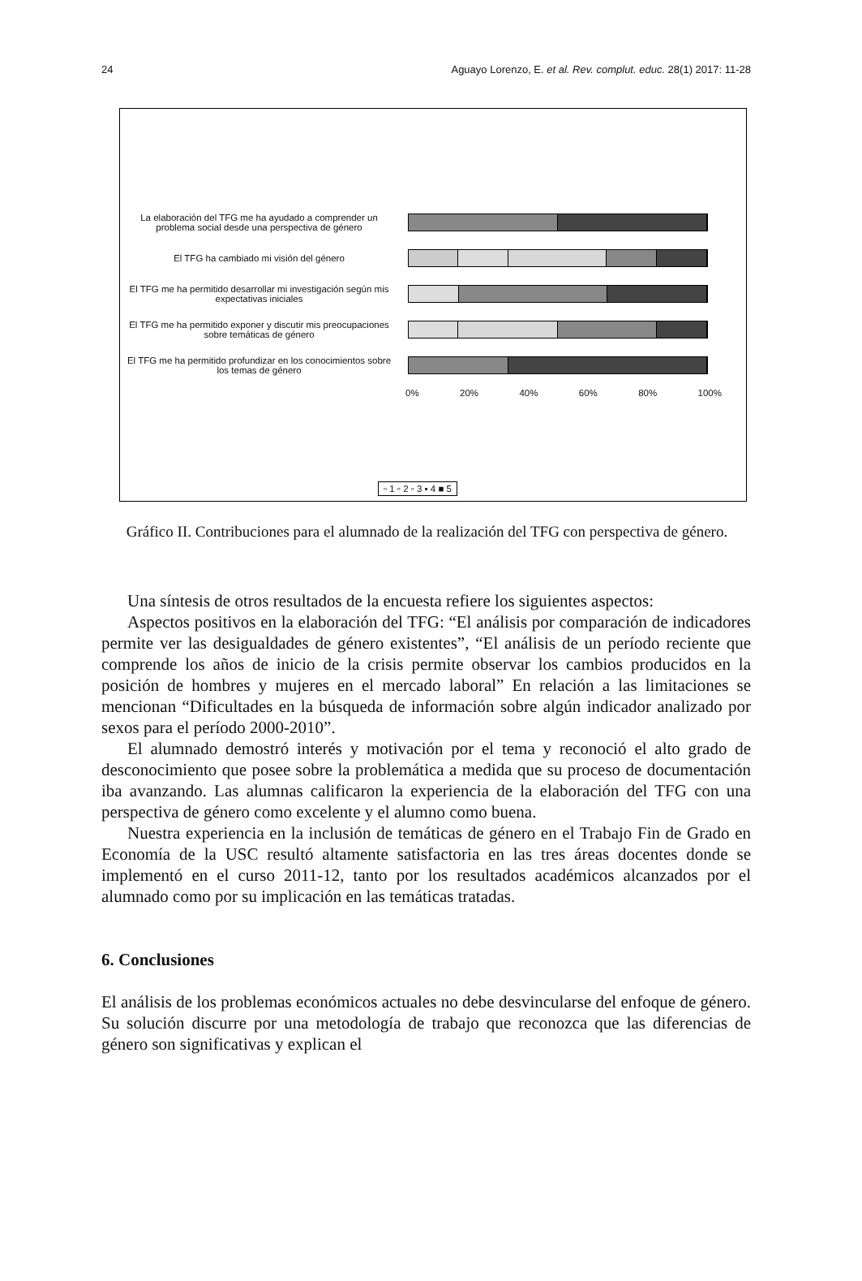24 Aguayo Lorenzo, E. et al. Rev. complut. educ. 28(1) 2017: 11-28
La elaboración del TFG me ha ayudado a comprender un problema social desde una perspectiva de género
El TFG ha cambiado mi visión del género
El TFG me ha permitido desarrollar mi investigación según mis expectativas iniciales
El TFG me ha permitido exponer y discutir mis preocupaciones sobre temáticas de género
El TFG me ha permitido profundizar en los conocimientos sobre los temas de género
0% 20% 40% 60% 80% 100%
▫ 1 ▫ 2 ▫ 3 ▪ 4 ■ 5
Gráfico II. Contribuciones para el alumnado de la realización del TFG con perspectiva de género.
Una síntesis de otros resultados de la encuesta refiere los siguientes aspectos:
Aspectos positivos en la elaboración del TFG: “El análisis por comparación de indicadores permite ver las desigualdades de género existentes”, “El análisis de un período reciente que comprende los años de inicio de la crisis permite observar los cambios producidos en la posición de hombres y mujeres en el mercado laboral” En relación a las limitaciones se mencionan “Dificultades en la búsqueda de información sobre algún indicador analizado por sexos para el período 2000-2010”.
El alumnado demostró interés y motivación por el tema y reconoció el alto grado de desconocimiento que posee sobre la problemática a medida que su proceso de documentación iba avanzando. Las alumnas calificaron la experiencia de la elaboración del TFG con una perspectiva de género como excelente y el alumno como buena.
Nuestra experiencia en la inclusión de temáticas de género en el Trabajo Fin de Grado en Economía de la USC resultó altamente satisfactoria en las tres áreas docentes donde se implementó en el curso 2011-12, tanto por los resultados académicos alcanzados por el alumnado como por su implicación en las temáticas tratadas.
6. Conclusiones
El análisis de los problemas económicos actuales no debe desvincularse del enfoque de género. Su solución discurre por una metodología de trabajo que reconozca que las diferencias de género son significativas y explican el